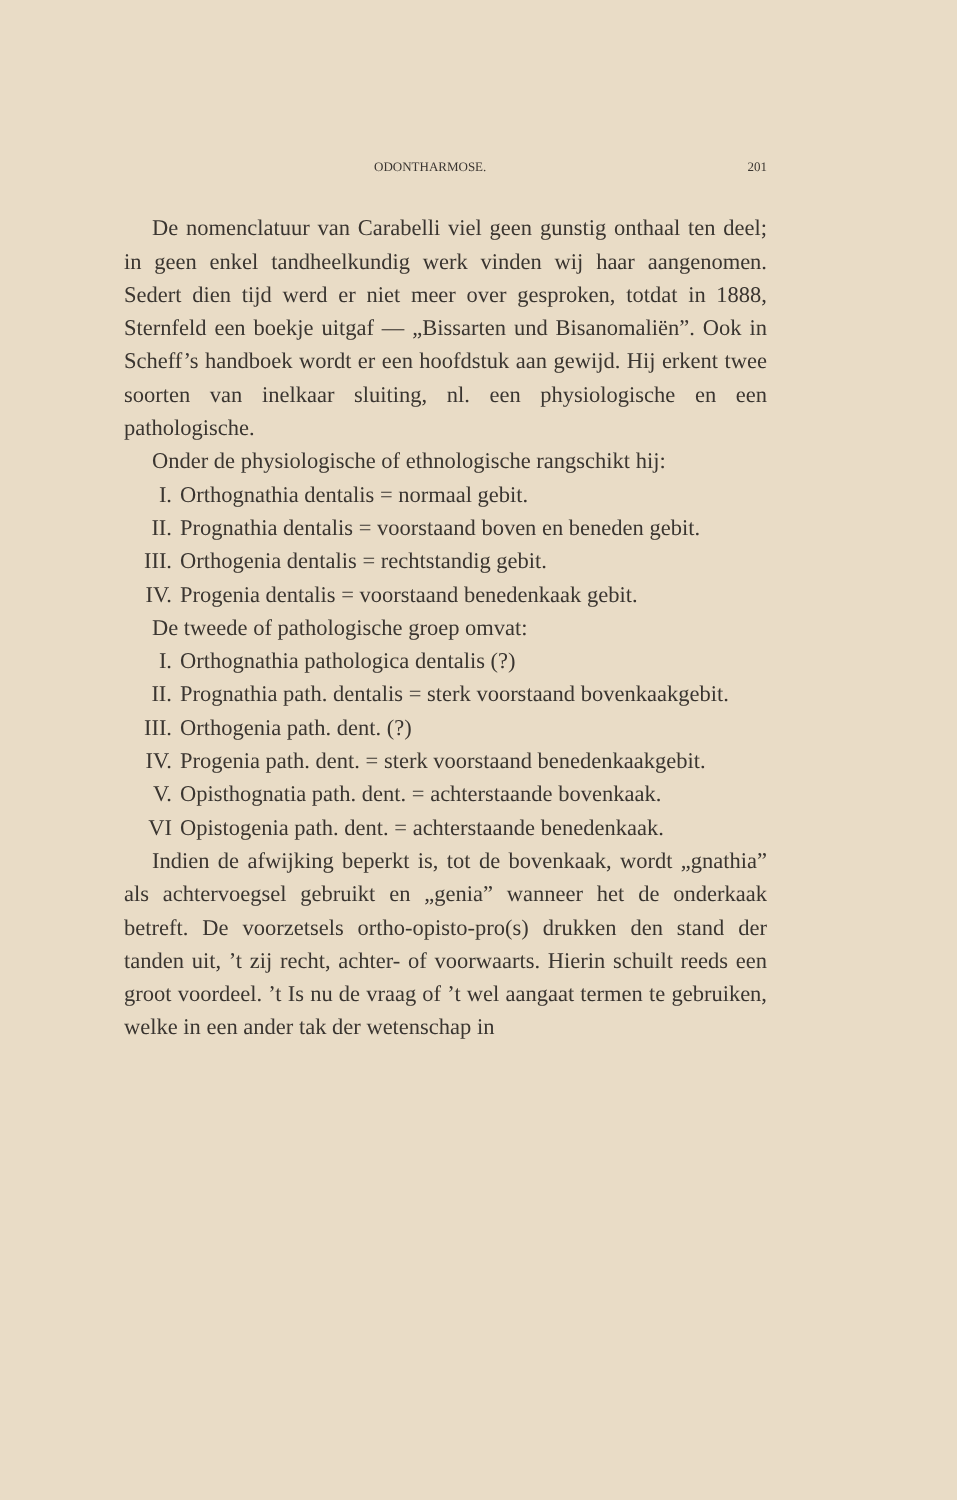ODONTHARMOSE. 201
De nomenclatuur van Carabelli viel geen gunstig onthaal ten deel; in geen enkel tandheelkundig werk vinden wij haar aangenomen. Sedert dien tijd werd er niet meer over gesproken, totdat in 1888, Sternfeld een boekje uitgaf — „Bissarten und Bisanomaliën”. Ook in Scheff’s handboek wordt er een hoofdstuk aan gewijd. Hij erkent twee soorten van inelkaar sluiting, nl. een physiologische en een pathologische.
Onder de physiologische of ethnologische rangschikt hij:
I. Orthognathia dentalis = normaal gebit.
II. Prognathia dentalis = voorstaand boven en beneden gebit.
III. Orthogenia dentalis = rechtstandig gebit.
IV. Progenia dentalis = voorstaand benedenkaak gebit.
De tweede of pathologische groep omvat:
I. Orthognathia pathologica dentalis (?)
II. Prognathia path. dentalis = sterk voorstaand bovenkaakgebit.
III. Orthogenia path. dent. (?)
IV. Progenia path. dent. = sterk voorstaand benedenkaakgebit.
V. Opisthognatia path. dent. = achterstaande bovenkaak.
VI Opistogenia path. dent. = achterstaande benedenkaak.
Indien de afwijking beperkt is, tot de bovenkaak, wordt „gnathia” als achtervoegsel gebruikt en „genia” wanneer het de onderkaak betreft. De voorzetsels ortho-opisto-pro(s) drukken den stand der tanden uit, ’t zij recht, achter- of voorwaarts. Hierin schuilt reeds een groot voordeel. ’t Is nu de vraag of ’t wel aangaat termen te gebruiken, welke in een ander tak der wetenschap in